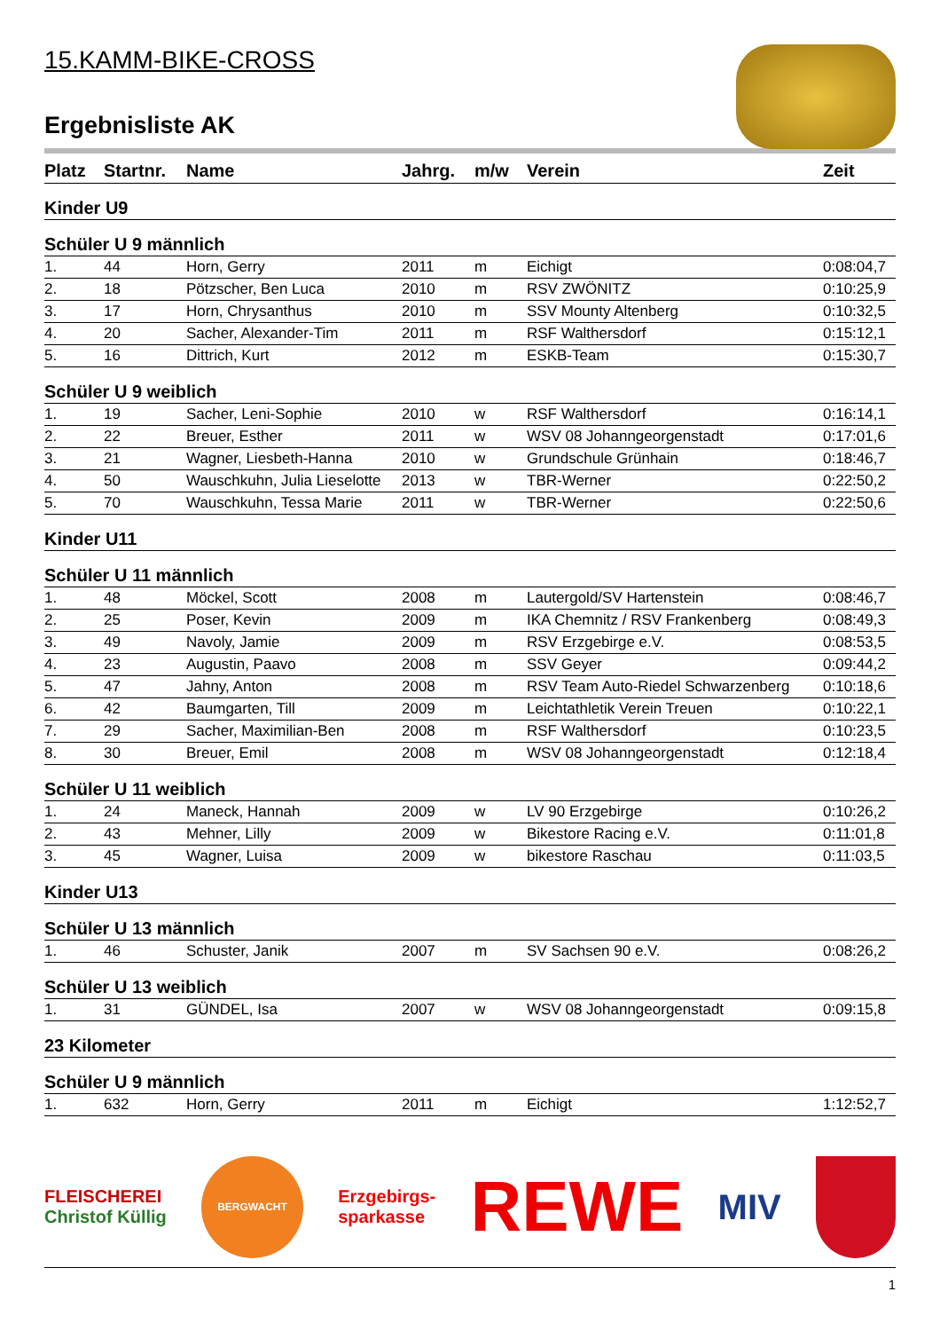15.KAMM-BIKE-CROSS
Ergebnisliste AK
| Platz | Startnr. | Name | Jahrg. | m/w | Verein | Zeit |
| --- | --- | --- | --- | --- | --- | --- |
| Kinder U9 | | | | | | |
| Schüler U 9 männlich | | | | | | |
| 1. | 44 | Horn, Gerry | 2011 | m | Eichigt | 0:08:04,7 |
| 2. | 18 | Pötzscher, Ben Luca | 2010 | m | RSV ZWÖNITZ | 0:10:25,9 |
| 3. | 17 | Horn, Chrysanthus | 2010 | m | SSV Mounty Altenberg | 0:10:32,5 |
| 4. | 20 | Sacher, Alexander-Tim | 2011 | m | RSF Walthersdorf | 0:15:12,1 |
| 5. | 16 | Dittrich, Kurt | 2012 | m | ESKB-Team | 0:15:30,7 |
| Schüler U 9 weiblich | | | | | | |
| 1. | 19 | Sacher, Leni-Sophie | 2010 | w | RSF Walthersdorf | 0:16:14,1 |
| 2. | 22 | Breuer, Esther | 2011 | w | WSV 08 Johanngeorgenstadt | 0:17:01,6 |
| 3. | 21 | Wagner, Liesbeth-Hanna | 2010 | w | Grundschule Grünhain | 0:18:46,7 |
| 4. | 50 | Wauschkuhn, Julia Lieselotte | 2013 | w | TBR-Werner | 0:22:50,2 |
| 5. | 70 | Wauschkuhn, Tessa Marie | 2011 | w | TBR-Werner | 0:22:50,6 |
| Kinder U11 | | | | | | |
| Schüler U 11 männlich | | | | | | |
| 1. | 48 | Möckel, Scott | 2008 | m | Lautergold/SV Hartenstein | 0:08:46,7 |
| 2. | 25 | Poser, Kevin | 2009 | m | IKA Chemnitz / RSV Frankenberg | 0:08:49,3 |
| 3. | 49 | Navoly, Jamie | 2009 | m | RSV Erzgebirge e.V. | 0:08:53,5 |
| 4. | 23 | Augustin, Paavo | 2008 | m | SSV Geyer | 0:09:44,2 |
| 5. | 47 | Jahny, Anton | 2008 | m | RSV Team Auto-Riedel Schwarzenberg | 0:10:18,6 |
| 6. | 42 | Baumgarten, Till | 2009 | m | Leichtathletik Verein Treuen | 0:10:22,1 |
| 7. | 29 | Sacher, Maximilian-Ben | 2008 | m | RSF Walthersdorf | 0:10:23,5 |
| 8. | 30 | Breuer, Emil | 2008 | m | WSV 08 Johanngeorgenstadt | 0:12:18,4 |
| Schüler U 11 weiblich | | | | | | |
| 1. | 24 | Maneck, Hannah | 2009 | w | LV 90 Erzgebirge | 0:10:26,2 |
| 2. | 43 | Mehner, Lilly | 2009 | w | Bikestore Racing e.V. | 0:11:01,8 |
| 3. | 45 | Wagner, Luisa | 2009 | w | bikestore Raschau | 0:11:03,5 |
| Kinder U13 | | | | | | |
| Schüler U 13 männlich | | | | | | |
| 1. | 46 | Schuster, Janik | 2007 | m | SV Sachsen 90 e.V. | 0:08:26,2 |
| Schüler U 13 weiblich | | | | | | |
| 1. | 31 | GÜNDEL, Isa | 2007 | w | WSV 08 Johanngeorgenstadt | 0:09:15,8 |
| 23 Kilometer | | | | | | |
| Schüler U 9 männlich | | | | | | |
| 1. | 632 | Horn, Gerry | 2011 | m | Eichigt | 1:12:52,7 |
FLEISCHEREI
Christof Küllig
BERGWACHT
Erzgebirgs-
sparkasse
REWE
MIV
1